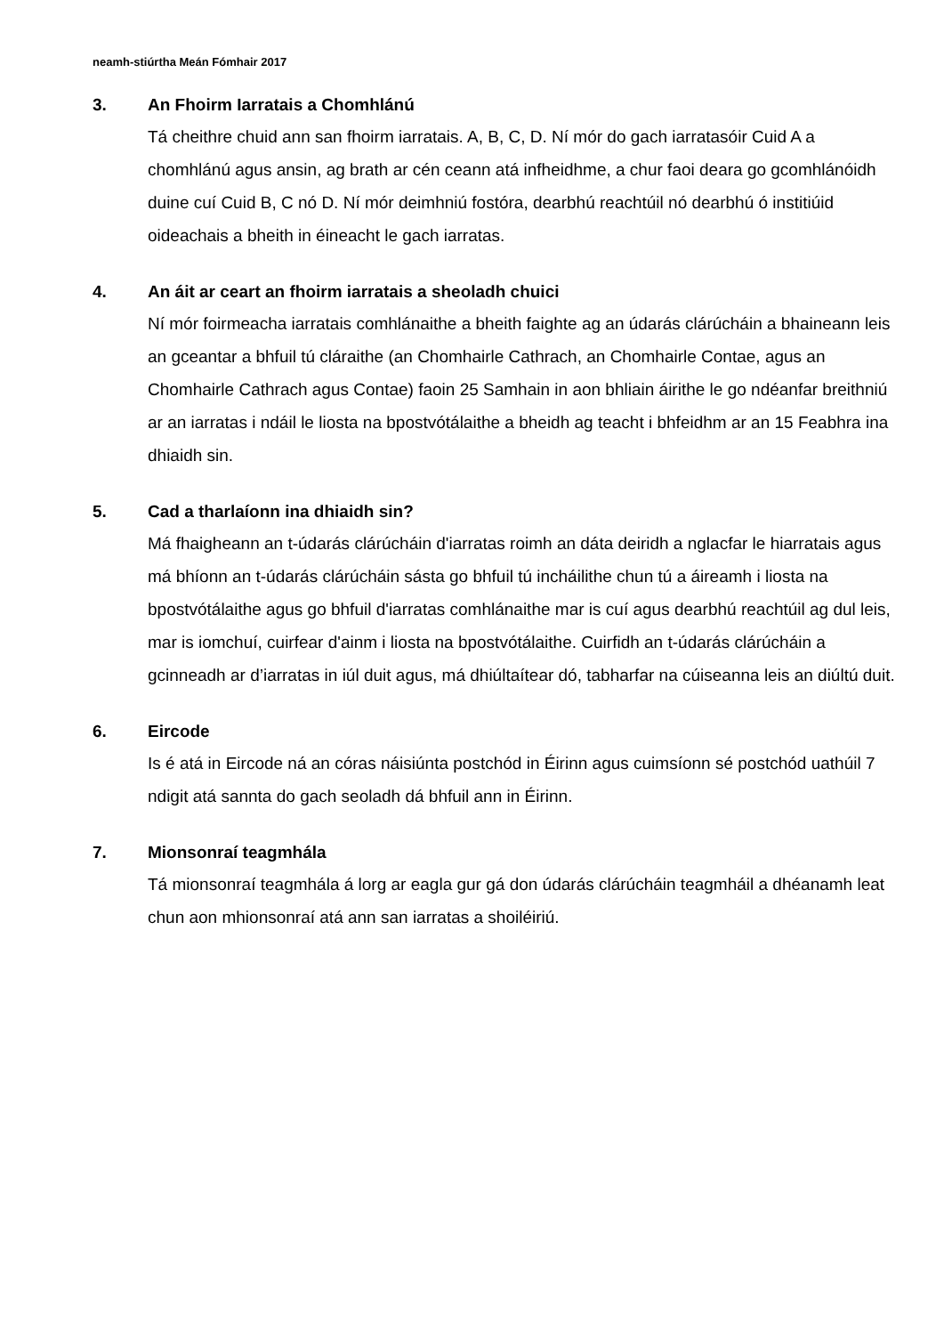neamh-stiúrtha Meán Fómhair 2017
3. An Fhoirm Iarratais a Chomhlánú
Tá cheithre chuid ann san fhoirm iarratais. A, B, C, D. Ní mór do gach iarratasóir Cuid A a chomhlánú agus ansin, ag brath ar cén ceann atá infheidhme, a chur faoi deara go gcomhlánóidh duine cuí Cuid B, C nó D. Ní mór deimhniú fostóra, dearbhú reachtúil nó dearbhú ó institiúid oideachais a bheith in éineacht le gach iarratas.
4. An áit ar ceart an fhoirm iarratais a sheoladh chuici
Ní mór foirmeacha iarratais comhlánaithe a bheith faighte ag an údarás clárúcháin a bhaineann leis an gceantar a bhfuil tú cláraithe (an Chomhairle Cathrach, an Chomhairle Contae, agus an Chomhairle Cathrach agus Contae) faoin 25 Samhain in aon bhliain áirithe le go ndéanfar breithniú ar an iarratas i ndáil le liosta na bpostvótálaithe a bheidh ag teacht i bhfeidhm ar an 15 Feabhra ina dhiaidh sin.
5. Cad a tharlaíonn ina dhiaidh sin?
Má fhaigheann an t-údarás clárúcháin d'iarratas roimh an dáta deiridh a nglacfar le hiarratais agus má bhíonn an t-údarás clárúcháin sásta go bhfuil tú incháilithe chun tú a áireamh i liosta na bpostvótálaithe agus go bhfuil d'iarratas comhlánaithe mar is cuí agus dearbhú reachtúil ag dul leis, mar is iomchuí, cuirfear d'ainm i liosta na bpostvótálaithe. Cuirfidh an t-údarás clárúcháin a gcinneadh ar d’iarratas in iúl duit agus, má dhiúltaítear dó, tabharfar na cúiseanna leis an diúltú duit.
6. Eircode
Is é atá in Eircode ná an córas náisiúnta postchód in Éirinn agus cuimsíonn sé postchód uathúil 7 ndigit atá sannta do gach seoladh dá bhfuil ann in Éirinn.
7. Mionsonraí teagmhála
Tá mionsonraí teagmhála á lorg ar eagla gur gá don údarás clárúcháin teagmháil a dhéanamh leat chun aon mhionsonraí atá ann san iarratas a shoiléiriú.